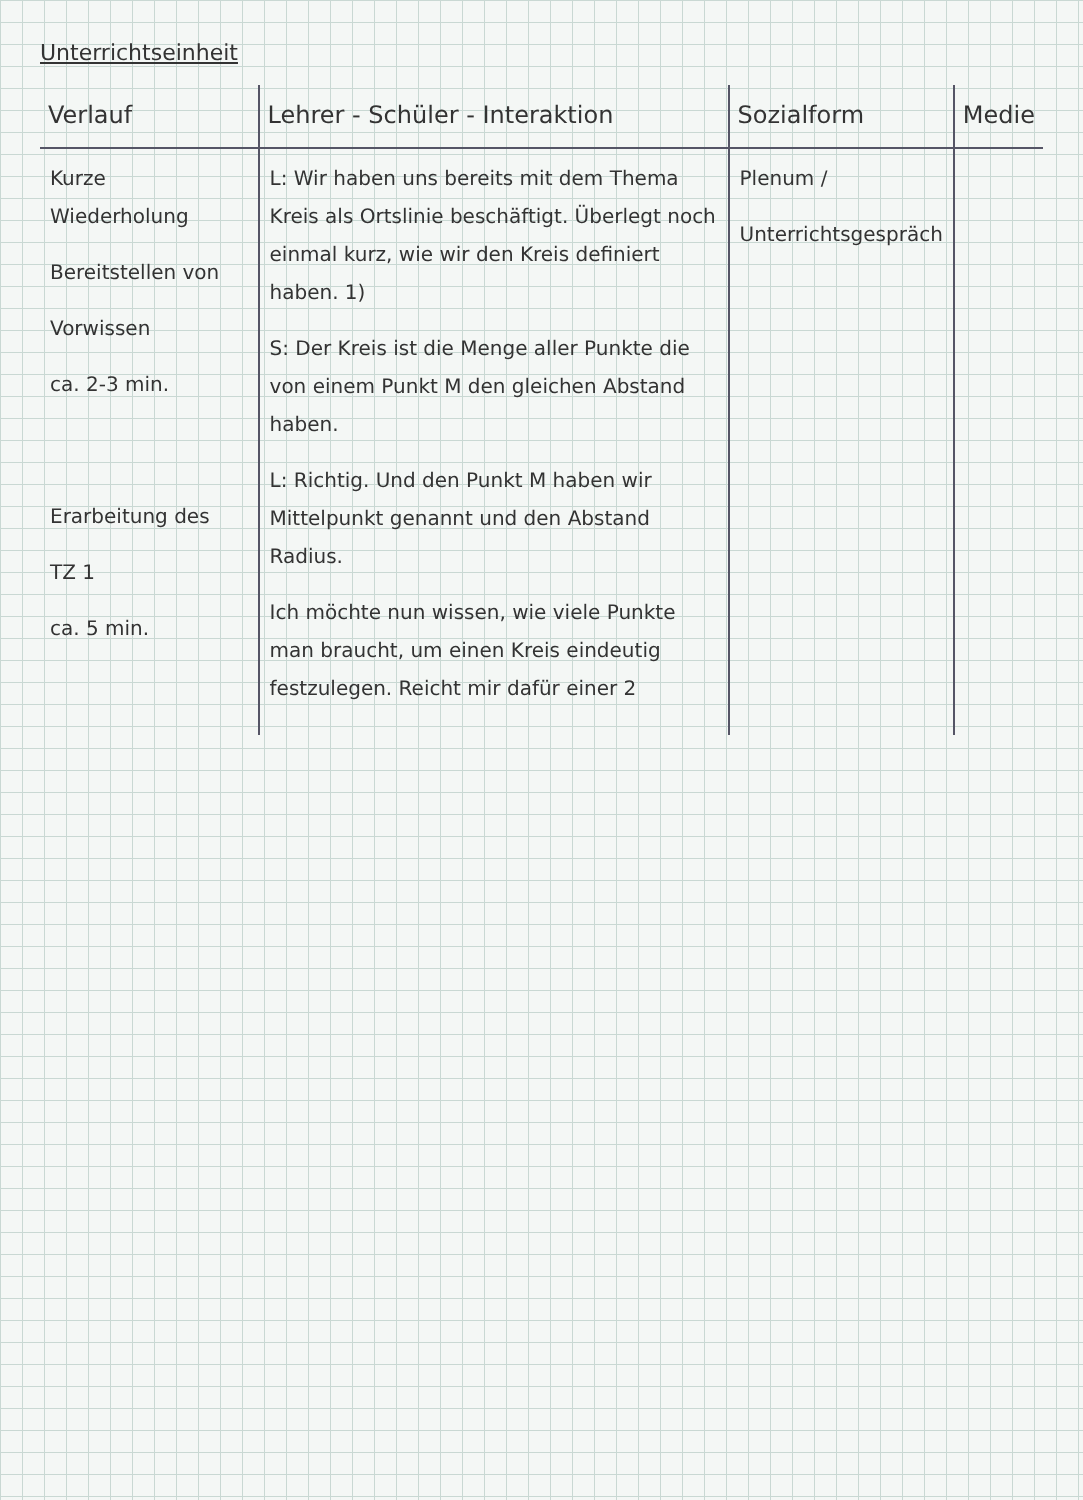Unterrichtseinheit
| Verlauf | Lehrer - Schüler - Interaktion | Sozialform | Medie |
| --- | --- | --- | --- |
| Kurze Wiederholung Bereitstellen von Vorwissen ca. 2-3 min. Erarbeitung des TZ 1 ca. 5 min. | L: Wir haben uns bereits mit dem Thema Kreis als Ortslinie beschäftigt. Überlegt noch einmal kurz, wie wir den Kreis definiert haben. 1) S: Der Kreis ist die Menge aller Punkte die von einem Punkt M den gleichen Abstand haben. L: Richtig. Und den Punkt M haben wir Mittelpunkt genannt und den Abstand Radius. Ich möchte nun wissen, wie viele Punkte man braucht, um einen Kreis eindeutig festzulegen. Reicht mir dafür einer 2 | Plenum / Unterrichtsgespräch | |